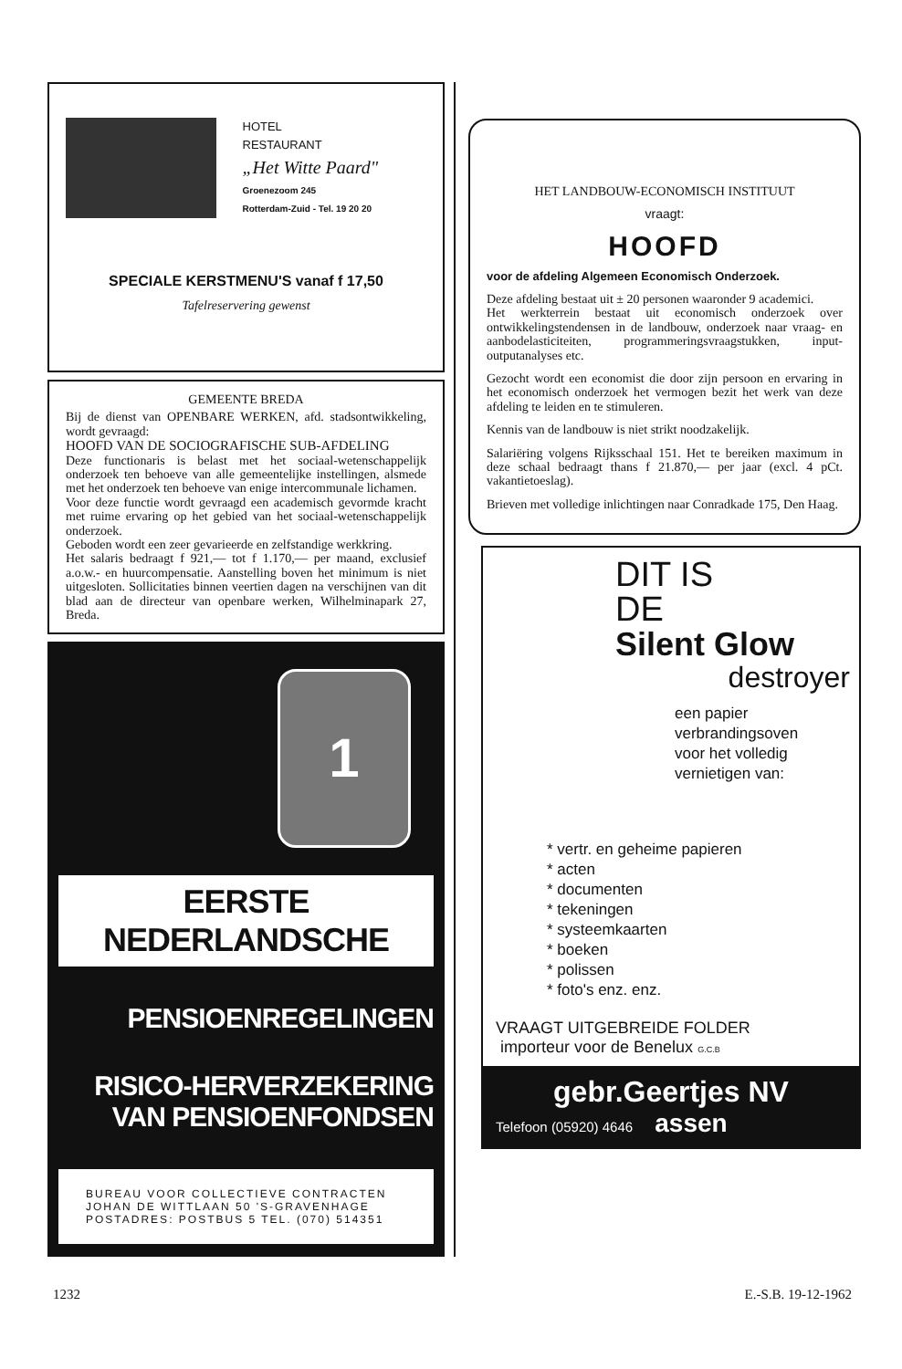HOTEL
RESTAURANT
„Het Witte Paard"
Groenezoom 245
Rotterdam-Zuid - Tel. 19 20 20
SPECIALE KERSTMENU'S vanaf f 17,50
Tafelreservering gewenst
GEMEENTE BREDA
Bij de dienst van OPENBARE WERKEN, afd. stadsontwikkeling, wordt gevraagd:
HOOFD VAN DE SOCIOGRAFISCHE SUB-AFDELING
Deze functionaris is belast met het sociaal-wetenschappelijk onderzoek ten behoeve van alle gemeentelijke instellingen, alsmede met het onderzoek ten behoeve van enige intercommunale lichamen.
Voor deze functie wordt gevraagd een academisch gevormde kracht met ruime ervaring op het gebied van het sociaal-wetenschappelijk onderzoek.
Geboden wordt een zeer gevarieerde en zelfstandige werkkring.
Het salaris bedraagt f 921,— tot f 1.170,— per maand, exclusief a.o.w.- en huurcompensatie. Aanstelling boven het minimum is niet uitgesloten. Sollicitaties binnen veertien dagen na verschijnen van dit blad aan de directeur van openbare werken, Wilhelminapark 27, Breda.
1
EERSTE NEDERLANDSCHE
PENSIOENREGELINGEN
RISICO-HERVERZEKERING
VAN PENSIOENFONDSEN
BUREAU VOOR COLLECTIEVE CONTRACTEN
JOHAN DE WITTLAAN 50 'S-GRAVENHAGE
POSTADRES: POSTBUS 5 TEL. (070) 514351
HET LANDBOUW-ECONOMISCH INSTITUUT
vraagt:
HOOFD
voor de afdeling Algemeen Economisch Onderzoek.
Deze afdeling bestaat uit ± 20 personen waaronder 9 academici.
Het werkterrein bestaat uit economisch onderzoek over ontwikkelingstendensen in de landbouw, onderzoek naar vraag- en aanbodelasticiteiten, programmeringsvraagstukken, input-outputanalyses etc.
Gezocht wordt een economist die door zijn persoon en ervaring in het economisch onderzoek het vermogen bezit het werk van deze afdeling te leiden en te stimuleren.
Kennis van de landbouw is niet strikt noodzakelijk.
Salariëring volgens Rijksschaal 151. Het te bereiken maximum in deze schaal bedraagt thans f 21.870,— per jaar (excl. 4 pCt. vakantietoeslag).
Brieven met volledige inlichtingen naar Conradkade 175, Den Haag.
DIT IS
DE
Silent Glow
destroyer
een papier
verbrandingsoven
voor het volledig
vernietigen van:
* vertr. en geheime papieren
* acten
* documenten
* tekeningen
* systeemkaarten
* boeken
* polissen
* foto's enz. enz.
VRAAGT UITGEBREIDE FOLDER
importeur voor de Benelux G.C.B
gebr.Geertjes NV
Telefoon (05920) 4646 assen
1232 E.-S.B. 19-12-1962